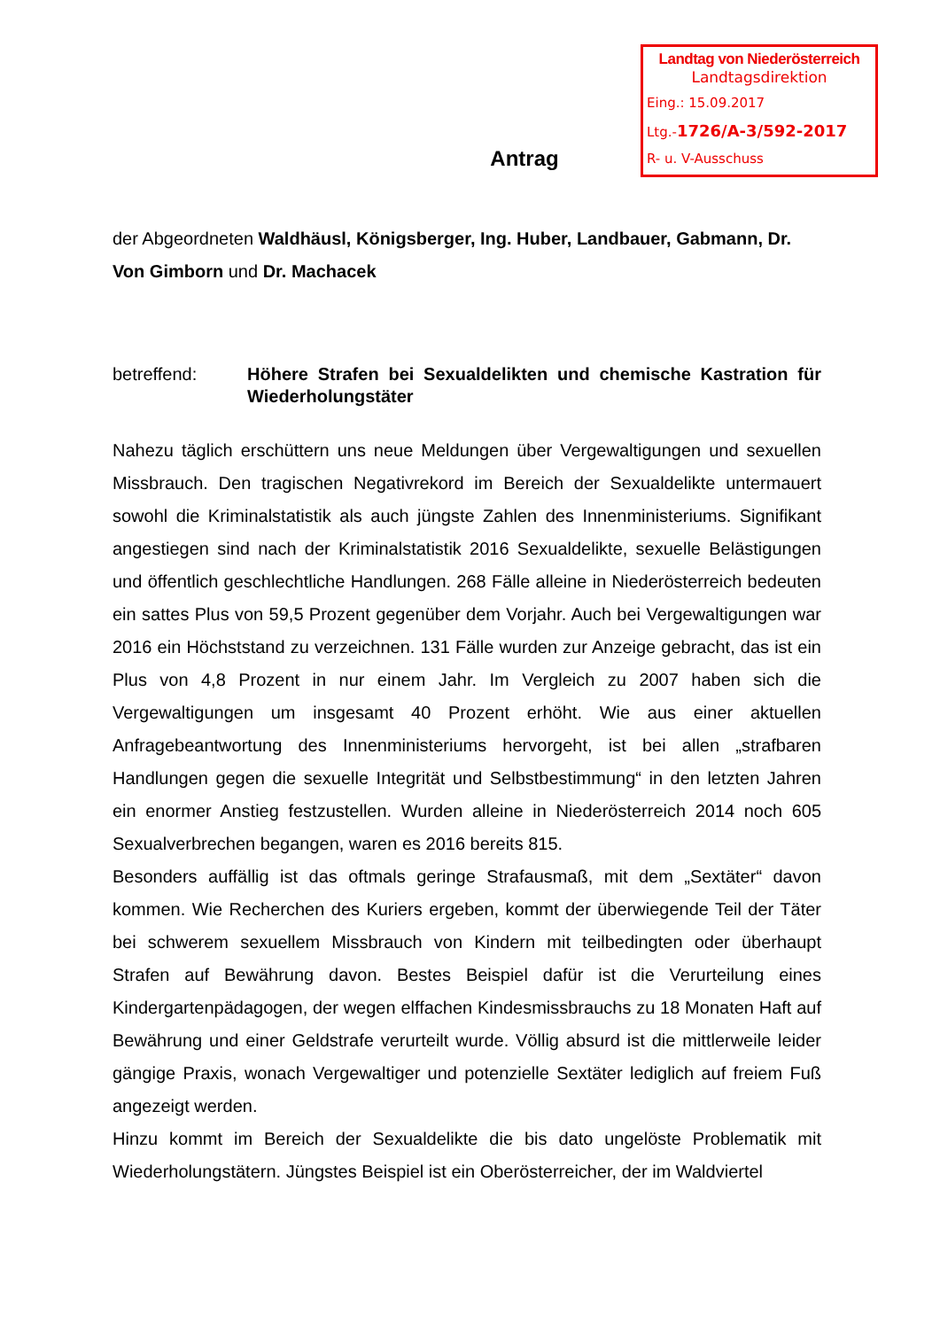Landtag von Niederösterreich
Landtagsdirektion
Eing.: 15.09.2017
Ltg.-1726/A-3/592-2017
R- u. V-Ausschuss
Antrag
der Abgeordneten Waldhäusl, Königsberger, Ing. Huber, Landbauer, Gabmann, Dr. Von Gimborn und Dr. Machacek
betreffend: Höhere Strafen bei Sexualdelikten und chemische Kastration für Wiederholungstäter
Nahezu täglich erschüttern uns neue Meldungen über Vergewaltigungen und sexuellen Missbrauch. Den tragischen Negativrekord im Bereich der Sexualdelikte untermauert sowohl die Kriminalstatistik als auch jüngste Zahlen des Innenministeriums. Signifikant angestiegen sind nach der Kriminalstatistik 2016 Sexualdelikte, sexuelle Belästigungen und öffentlich geschlechtliche Handlungen. 268 Fälle alleine in Niederösterreich bedeuten ein sattes Plus von 59,5 Prozent gegenüber dem Vorjahr. Auch bei Vergewaltigungen war 2016 ein Höchststand zu verzeichnen. 131 Fälle wurden zur Anzeige gebracht, das ist ein Plus von 4,8 Prozent in nur einem Jahr. Im Vergleich zu 2007 haben sich die Vergewaltigungen um insgesamt 40 Prozent erhöht. Wie aus einer aktuellen Anfragebeantwortung des Innenministeriums hervorgeht, ist bei allen „strafbaren Handlungen gegen die sexuelle Integrität und Selbstbestimmung“ in den letzten Jahren ein enormer Anstieg festzustellen. Wurden alleine in Niederösterreich 2014 noch 605 Sexualverbrechen begangen, waren es 2016 bereits 815.
Besonders auffällig ist das oftmals geringe Strafausmaß, mit dem „Sextäter“ davon kommen. Wie Recherchen des Kuriers ergeben, kommt der überwiegende Teil der Täter bei schwerem sexuellem Missbrauch von Kindern mit teilbedingten oder überhaupt Strafen auf Bewährung davon. Bestes Beispiel dafür ist die Verurteilung eines Kindergartenpädagogen, der wegen elffachen Kindesmissbrauchs zu 18 Monaten Haft auf Bewährung und einer Geldstrafe verurteilt wurde. Völlig absurd ist die mittlerweile leider gängige Praxis, wonach Vergewaltiger und potenzielle Sextäter lediglich auf freiem Fuß angezeigt werden.
Hinzu kommt im Bereich der Sexualdelikte die bis dato ungelöste Problematik mit Wiederholungstätern. Jüngstes Beispiel ist ein Oberösterreicher, der im Waldviertel